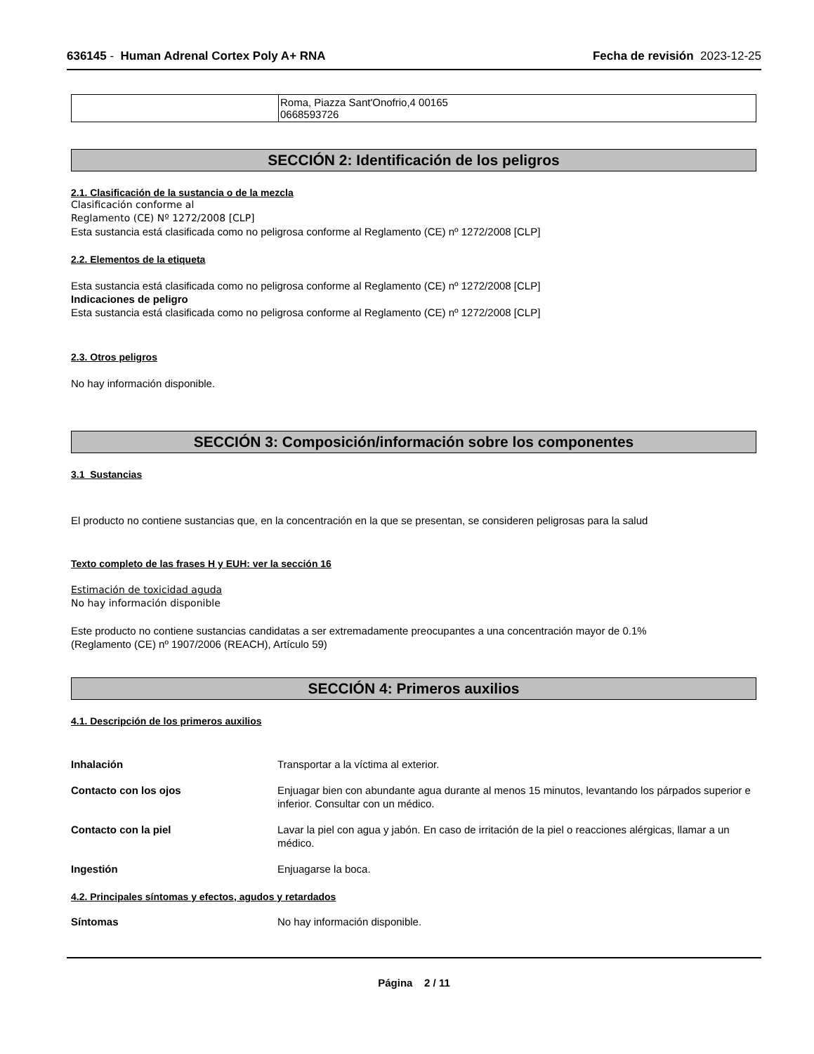636145 - Human Adrenal Cortex Poly A+ RNA Fecha de revisión 2023-12-25
| | Roma, Piazza Sant'Onofrio,4 00165 0668593726 |
SECCIÓN 2: Identificación de los peligros
2.1. Clasificación de la sustancia o de la mezcla
Clasificación conforme al
Reglamento (CE) Nº 1272/2008 [CLP]
Esta sustancia está clasificada como no peligrosa conforme al Reglamento (CE) nº 1272/2008 [CLP]
2.2. Elementos de la etiqueta
Esta sustancia está clasificada como no peligrosa conforme al Reglamento (CE) nº 1272/2008 [CLP]
Indicaciones de peligro
Esta sustancia está clasificada como no peligrosa conforme al Reglamento (CE) nº 1272/2008 [CLP]
2.3. Otros peligros
No hay información disponible.
SECCIÓN 3: Composición/información sobre los componentes
3.1 Sustancias
El producto no contiene sustancias que, en la concentración en la que se presentan, se consideren peligrosas para la salud
Texto completo de las frases H y EUH: ver la sección 16
Estimación de toxicidad aguda
No hay información disponible
Este producto no contiene sustancias candidatas a ser extremadamente preocupantes a una concentración mayor de 0.1%
(Reglamento (CE) nº 1907/2006 (REACH), Artículo 59)
SECCIÓN 4: Primeros auxilios
4.1. Descripción de los primeros auxilios
| Inhalación | Transportar a la víctima al exterior. |
| Contacto con los ojos | Enjuagar bien con abundante agua durante al menos 15 minutos, levantando los párpados superior e inferior. Consultar con un médico. |
| Contacto con la piel | Lavar la piel con agua y jabón. En caso de irritación de la piel o reacciones alérgicas, llamar a un médico. |
| Ingestión | Enjuagarse la boca. |
4.2. Principales síntomas y efectos, agudos y retardados
| Síntomas | No hay información disponible. |
Página 2 / 11